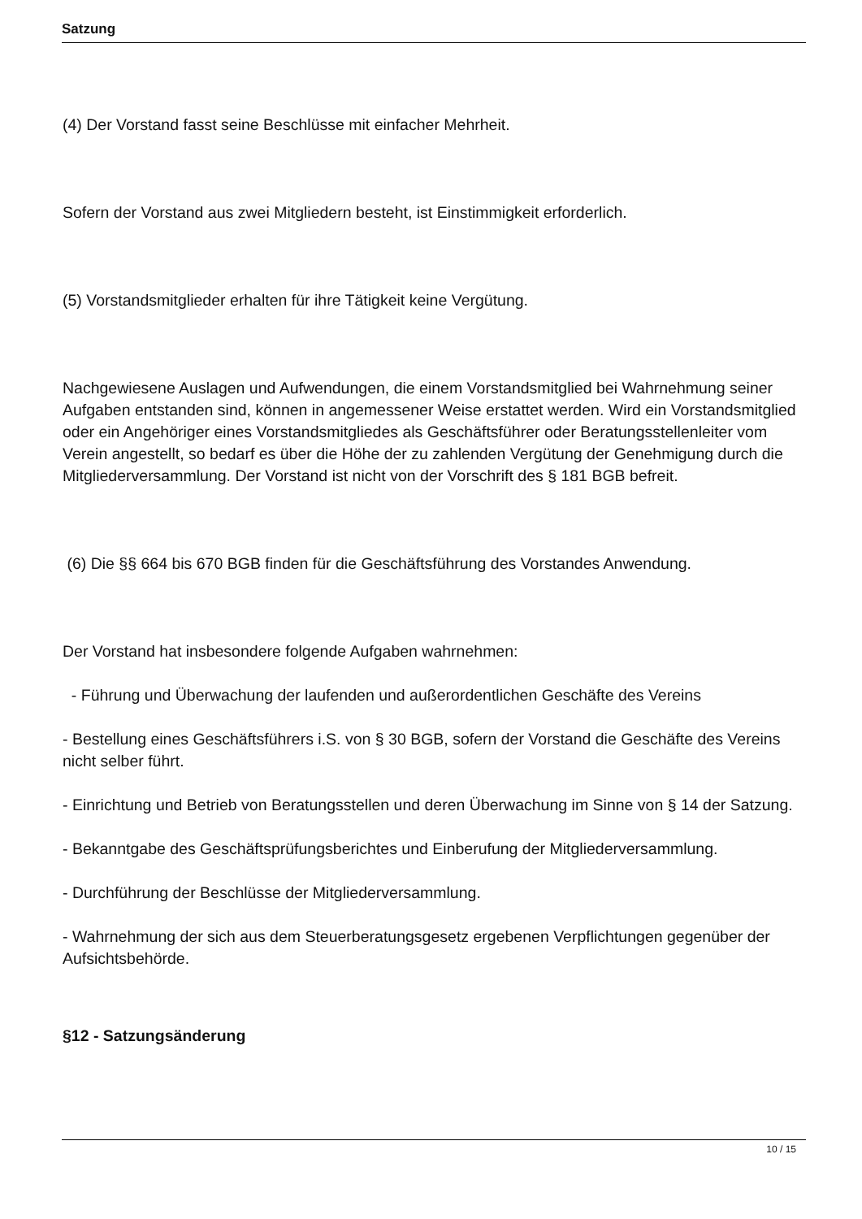Satzung
(4) Der Vorstand fasst seine Beschlüsse mit einfacher Mehrheit.
Sofern der Vorstand aus zwei Mitgliedern besteht, ist Einstimmigkeit erforderlich.
(5) Vorstandsmitglieder erhalten für ihre Tätigkeit keine Vergütung.
Nachgewiesene Auslagen und Aufwendungen, die einem Vorstandsmitglied bei Wahrnehmung seiner Aufgaben entstanden sind, können in angemessener Weise erstattet werden. Wird ein Vorstandsmitglied oder ein Angehöriger eines Vorstandsmitgliedes als Geschäftsführer oder Beratungsstellenleiter vom Verein angestellt, so bedarf es über die Höhe der zu zahlenden Vergütung der Genehmigung durch die Mitgliederversammlung. Der Vorstand ist nicht von der Vorschrift des § 181 BGB befreit.
(6) Die §§ 664 bis 670 BGB finden für die Geschäftsführung des Vorstandes Anwendung.
Der Vorstand hat insbesondere folgende Aufgaben wahrnehmen:
- Führung und Überwachung der laufenden und außerordentlichen Geschäfte des Vereins
- Bestellung eines Geschäftsführers i.S. von § 30 BGB, sofern der Vorstand die Geschäfte des Vereins nicht selber führt.
- Einrichtung und Betrieb von Beratungsstellen und deren Überwachung im Sinne von § 14 der Satzung.
- Bekanntgabe des Geschäftsprüfungsberichtes und Einberufung der Mitgliederversammlung.
- Durchführung der Beschlüsse der Mitgliederversammlung.
- Wahrnehmung der sich aus dem Steuerberatungsgesetz ergebenen Verpflichtungen gegenüber der Aufsichtsbehörde.
§12 - Satzungsänderung
10 / 15